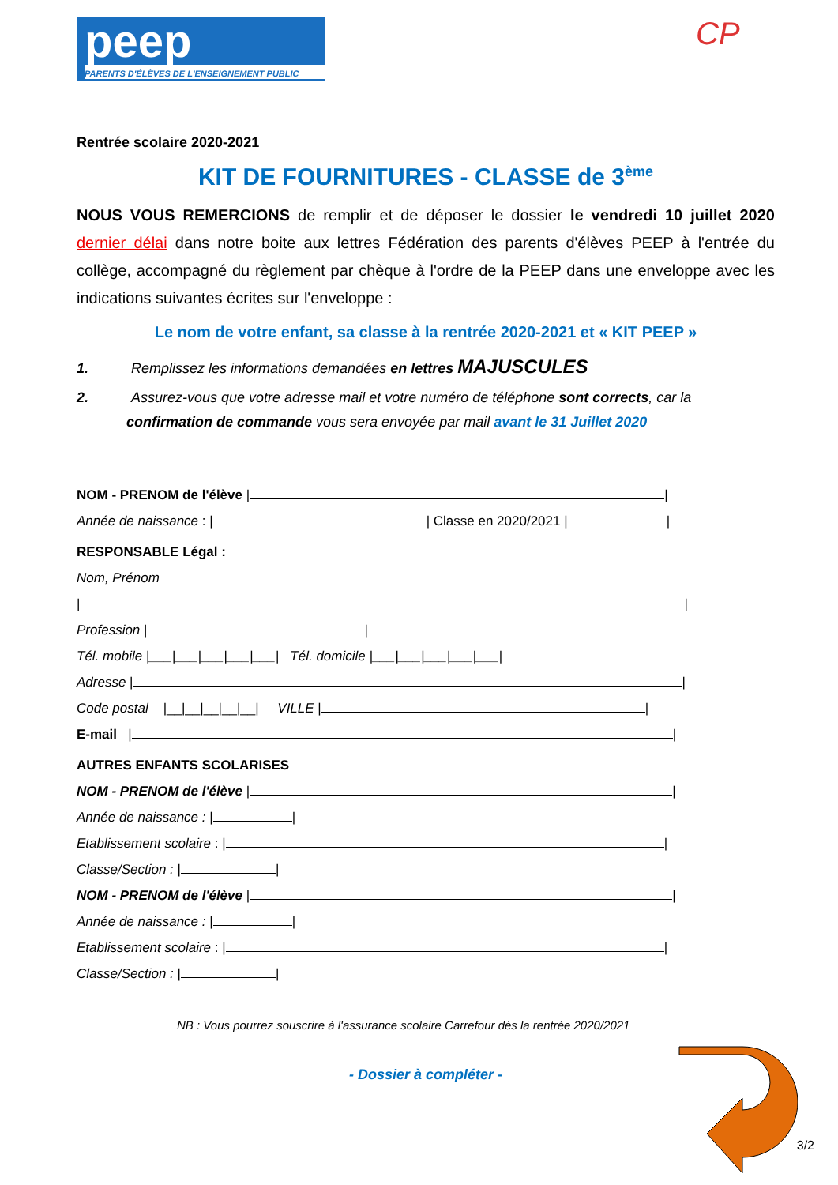peep
PARENTS D'ÉLÈVES DE L'ENSEIGNEMENT PUBLIC
CP
Rentrée scolaire 2020-2021
KIT DE FOURNITURES - CLASSE de 3<sup>ème</sup>
NOUS VOUS REMERCIONS de remplir et de déposer le dossier le vendredi 10 juillet 2020 dernier délai dans notre boite aux lettres Fédération des parents d'élèves PEEP à l'entrée du collège, accompagné du règlement par chèque à l'ordre de la PEEP dans une enveloppe avec les indications suivantes écrites sur l'enveloppe :
Le nom de votre enfant, sa classe à la rentrée 2020-2021 et « KIT PEEP »
1.   Remplissez les informations demandées en lettres MAJUSCULES
2.   Assurez-vous que votre adresse mail et votre numéro de téléphone sont corrects, car la confirmation de commande vous sera envoyée par mail avant le 31 Juillet 2020
NOM - PRENOM de l'élève | |
Année de naissance : | | Classe en 2020/2021 | |
RESPONSABLE Légal :
Nom, Prénom
| |
Profession | |
Tél. mobile |___|___|___|___|___| Tél. domicile |___|___|___|___|___|
Adresse | |
Code postal |__|__|__|__|__| VILLE | |
E-mail | |
AUTRES ENFANTS SCOLARISES
NOM - PRENOM de l'élève | |
Année de naissance : | |
Etablissement scolaire : | |
Classe/Section : | |
NOM - PRENOM de l'élève | |
Année de naissance : | |
Etablissement scolaire : | |
Classe/Section : | |
NB : Vous pourrez souscrire à l'assurance scolaire Carrefour dès la rentrée 2020/2021
- Dossier à compléter -
3/2